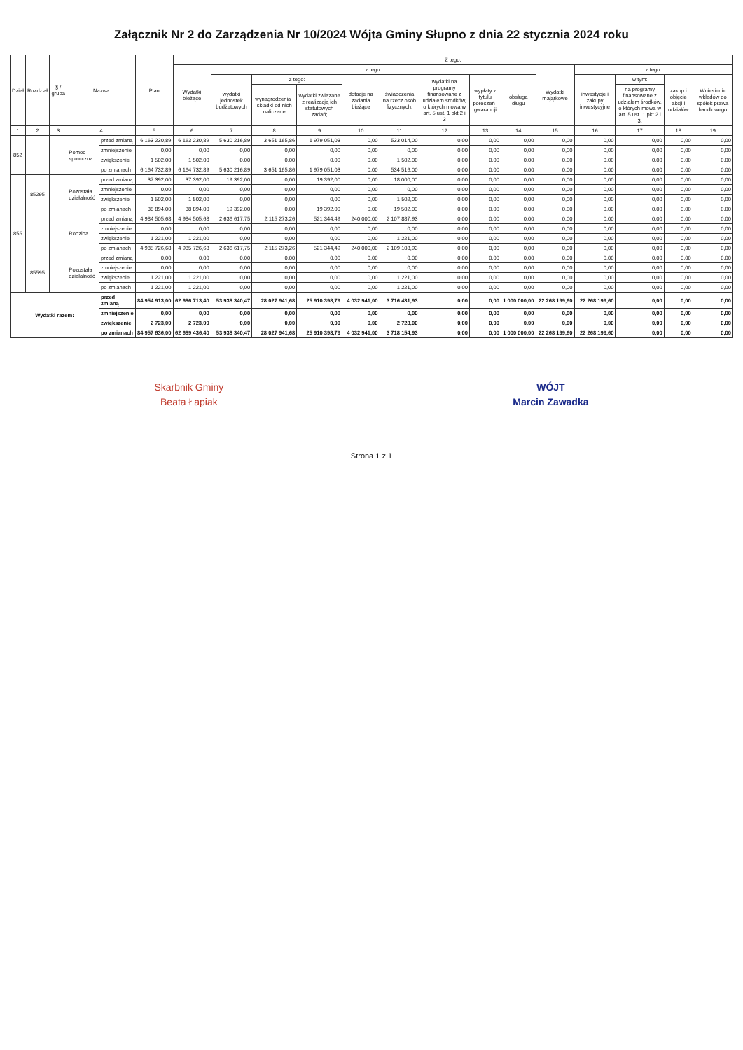Załącznik Nr 2 do Zarządzenia Nr 10/2024 Wójta Gminy Słupno z dnia 22 stycznia 2024 roku
| Dział | Rozdział | § / grupa | Nazwa | | Plan | Z tego: | | | | | | | | | | | | | |
| --- | --- | --- | --- | --- | --- | --- | --- | --- | --- | --- | --- | --- | --- | --- | --- | --- | --- | --- | --- |
| | | | | | | Wydatki bieżące | z tego: | | | | | | | | Wydatki majątkowe | z tego: | | | |
| | | | | | | | wydatki jednostek budżetowych | z tego: | | dotacje na zadania bieżące | świadczenia na rzecz osób fizycznych; | wydatki na programy finansowane z udziałem środków, o których mowa w art. 5 ust. 1 pkt 2 i 3 | wypłaty z tytułu poręczeń i gwarancji | obsługa długu | | inwestycje i zakupy inwestycyjne | w tym: | zakup i objęcie akcji i udziałów | Wniesienie wkładów do spółek prawa handlowego |
| | | | | | | | | wynagrodzenia i składki od nich naliczane | wydatki związane z realizacją ich statutowych zadań; | | | | | | | | na programy finansowane z udziałem środków, o których mowa w art. 5 ust. 1 pkt 2 i 3, | | |
| 1 | 2 | 3 | 4 | | 5 | 6 | 7 | 8 | 9 | 10 | 11 | 12 | 13 | 14 | 15 | 16 | 17 | 18 | 19 |
| 852 | | | Pomoc społeczna | przed zmianą | 6 163 230,89 | 6 163 230,89 | 5 630 216,89 | 3 651 165,86 | 1 979 051,03 | 0,00 | 533 014,00 | 0,00 | 0,00 | 0,00 | 0,00 | 0,00 | 0,00 | 0,00 | 0,00 |
| | | | | zmniejszenie | 0,00 | 0,00 | 0,00 | 0,00 | 0,00 | 0,00 | 0,00 | 0,00 | 0,00 | 0,00 | 0,00 | 0,00 | 0,00 | 0,00 | 0,00 |
| | | | | zwiększenie | 1 502,00 | 1 502,00 | 0,00 | 0,00 | 0,00 | 0,00 | 1 502,00 | 0,00 | 0,00 | 0,00 | 0,00 | 0,00 | 0,00 | 0,00 | 0,00 |
| | | | | po zmianach | 6 164 732,89 | 6 164 732,89 | 5 630 216,89 | 3 651 165,86 | 1 979 051,03 | 0,00 | 534 516,00 | 0,00 | 0,00 | 0,00 | 0,00 | 0,00 | 0,00 | 0,00 | 0,00 |
| | 85295 | | Pozostała działalność | przed zmianą | 37 392,00 | 37 392,00 | 19 392,00 | 0,00 | 19 392,00 | 0,00 | 18 000,00 | 0,00 | 0,00 | 0,00 | 0,00 | 0,00 | 0,00 | 0,00 | 0,00 |
| | | | | zmniejszenie | 0,00 | 0,00 | 0,00 | 0,00 | 0,00 | 0,00 | 0,00 | 0,00 | 0,00 | 0,00 | 0,00 | 0,00 | 0,00 | 0,00 | 0,00 |
| | | | | zwiększenie | 1 502,00 | 1 502,00 | 0,00 | 0,00 | 0,00 | 0,00 | 1 502,00 | 0,00 | 0,00 | 0,00 | 0,00 | 0,00 | 0,00 | 0,00 | 0,00 |
| | | | | po zmianach | 38 894,00 | 38 894,00 | 19 392,00 | 0,00 | 19 392,00 | 0,00 | 19 502,00 | 0,00 | 0,00 | 0,00 | 0,00 | 0,00 | 0,00 | 0,00 | 0,00 |
| 855 | | | Rodzina | przed zmianą | 4 984 505,68 | 4 984 505,68 | 2 636 617,75 | 2 115 273,26 | 521 344,49 | 240 000,00 | 2 107 887,93 | 0,00 | 0,00 | 0,00 | 0,00 | 0,00 | 0,00 | 0,00 | 0,00 |
| | | | | zmniejszenie | 0,00 | 0,00 | 0,00 | 0,00 | 0,00 | 0,00 | 0,00 | 0,00 | 0,00 | 0,00 | 0,00 | 0,00 | 0,00 | 0,00 | 0,00 |
| | | | | zwiększenie | 1 221,00 | 1 221,00 | 0,00 | 0,00 | 0,00 | 0,00 | 1 221,00 | 0,00 | 0,00 | 0,00 | 0,00 | 0,00 | 0,00 | 0,00 | 0,00 |
| | | | | po zmianach | 4 985 726,68 | 4 985 726,68 | 2 636 617,75 | 2 115 273,26 | 521 344,49 | 240 000,00 | 2 109 108,93 | 0,00 | 0,00 | 0,00 | 0,00 | 0,00 | 0,00 | 0,00 | 0,00 |
| | 85595 | | Pozostała działalność | przed zmianą | 0,00 | 0,00 | 0,00 | 0,00 | 0,00 | 0,00 | 0,00 | 0,00 | 0,00 | 0,00 | 0,00 | 0,00 | 0,00 | 0,00 | 0,00 |
| | | | | zmniejszenie | 0,00 | 0,00 | 0,00 | 0,00 | 0,00 | 0,00 | 0,00 | 0,00 | 0,00 | 0,00 | 0,00 | 0,00 | 0,00 | 0,00 | 0,00 |
| | | | | zwiększenie | 1 221,00 | 1 221,00 | 0,00 | 0,00 | 0,00 | 0,00 | 1 221,00 | 0,00 | 0,00 | 0,00 | 0,00 | 0,00 | 0,00 | 0,00 | 0,00 |
| | | | | po zmianach | 1 221,00 | 1 221,00 | 0,00 | 0,00 | 0,00 | 0,00 | 1 221,00 | 0,00 | 0,00 | 0,00 | 0,00 | 0,00 | 0,00 | 0,00 | 0,00 |
| Wydatki razem: | | | | przed zmianą | 84 954 913,00 | 62 686 713,40 | 53 938 340,47 | 28 027 941,68 | 25 910 398,79 | 4 032 941,00 | 3 716 431,93 | 0,00 | 0,00 | 1 000 000,00 | 22 268 199,60 | 22 268 199,60 | 0,00 | 0,00 | 0,00 |
| | | | | zmniejszenie | 0,00 | 0,00 | 0,00 | 0,00 | 0,00 | 0,00 | 0,00 | 0,00 | 0,00 | 0,00 | 0,00 | 0,00 | 0,00 | 0,00 | 0,00 |
| | | | | zwiększenie | 2 723,00 | 2 723,00 | 0,00 | 0,00 | 0,00 | 0,00 | 2 723,00 | 0,00 | 0,00 | 0,00 | 0,00 | 0,00 | 0,00 | 0,00 | 0,00 |
| | | | | po zmianach | 84 957 636,00 | 62 689 436,40 | 53 938 340,47 | 28 027 941,68 | 25 910 398,79 | 4 032 941,00 | 3 718 154,93 | 0,00 | 0,00 | 1 000 000,00 | 22 268 199,60 | 22 268 199,60 | 0,00 | 0,00 | 0,00 |
Skarbnik Gminy
Beata Łapiak
WÓJT
Marcin Zawadka
Strona 1 z 1